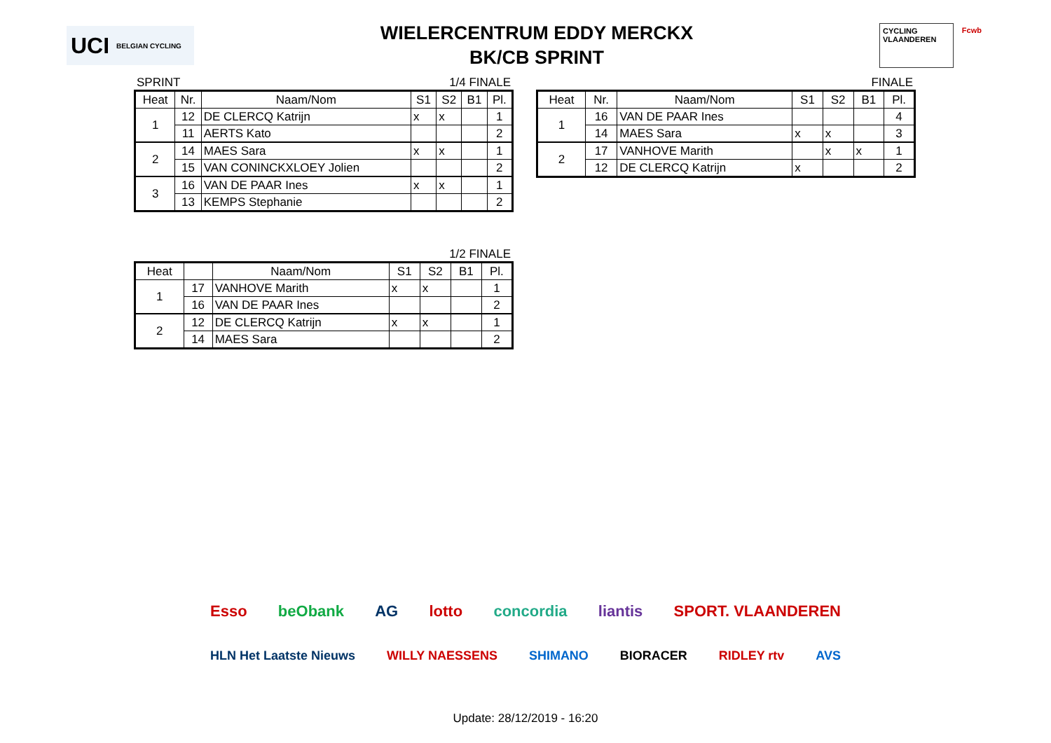UCI BELGIAN CYCLING
WIELERCENTRUM EDDY MERCKX
BK/CB SPRINT
CYCLING VLAANDEREN Fcwb
SPRINT 1/4 FINALE
| Heat | Nr. | Naam/Nom | S1 | S2 | B1 | Pl. |
| --- | --- | --- | --- | --- | --- | --- |
| 1 | 12 | DE CLERCQ Katrijn | x | x | | 1 |
| | 11 | AERTS Kato | | | | 2 |
| 2 | 14 | MAES Sara | x | x | | 1 |
| | 15 | VAN CONINCKXLOEY Jolien | | | | 2 |
| 3 | 16 | VAN DE PAAR Ines | x | x | | 1 |
| | 13 | KEMPS Stephanie | | | | 2 |
1/2 FINALE
| Heat | | Naam/Nom | S1 | S2 | B1 | Pl. |
| --- | --- | --- | --- | --- | --- | --- |
| 1 | 17 | VANHOVE Marith | x | x | | 1 |
| | 16 | VAN DE PAAR Ines | | | | 2 |
| 2 | 12 | DE CLERCQ Katrijn | x | x | | 1 |
| | 14 | MAES Sara | | | | 2 |
FINALE
| Heat | Nr. | Naam/Nom | S1 | S2 | B1 | Pl. |
| --- | --- | --- | --- | --- | --- | --- |
| 1 | 16 | VAN DE PAAR Ines | | | | 4 |
| | 14 | MAES Sara | x | x | | 3 |
| 2 | 17 | VANHOVE Marith | | x | x | 1 |
| | 12 | DE CLERCQ Katrijn | x | | | 2 |
Esso beObank AG lotto concordia liantis SPORT. VLAANDEREN
HLN Het Laatste Nieuws WILLY NAESSENS SHIMANO BIORACER RIDLEY rtv AVS
Update: 28/12/2019 - 16:20